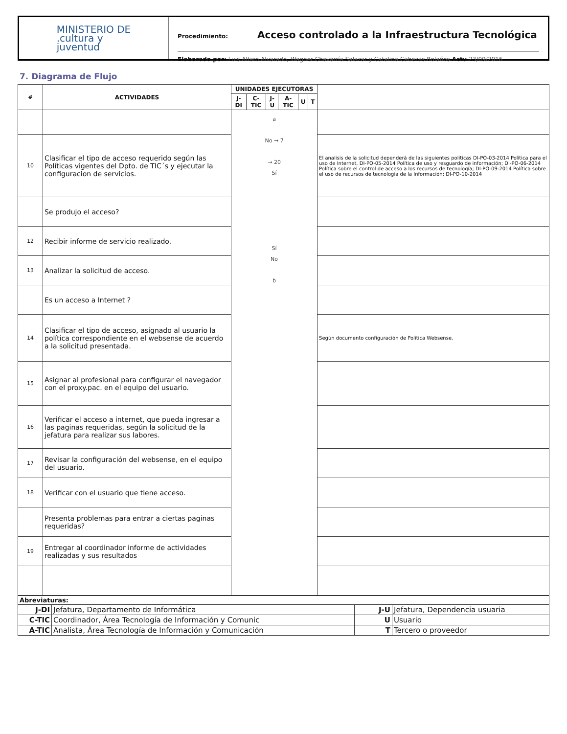MINISTERIO DE
.cultura y
juventud
Procedimiento: Acceso controlado a la Infraestructura Tecnológica
Elaborado por: Luis Alfaro Alvarado, Wagner Chavarría Salazar y Catalina Cabezas Bolaños Actu 23/09/2016
7. Diagrama de Flujo
| # | ACTIVIDADES | UNIDADES EJECUTORAS | | | | | | |
| --- | --- | --- | --- | --- | --- | --- | --- | --- |
| | | J-DI | C-TIC | J-U | A-TIC | U | T | |
| | | a No → 7 → 20 Sí Sí No b | | | | | | |
| 10 | Clasificar el tipo de acceso requerido según las Políticas vigentes del Dpto. de TIC´s y ejecutar la configuracion de servicios. | | | | | | | El analisis de la solicitud dependerá de las siguientes politicas DI-PO-03-2014 Política para el uso de Internet, DI-PO-05-2014 Política de uso y resguardo de información; DI-PO-06-2014 Política sobre el control de acceso a los recursos de tecnología; DI-PO-09-2014 Política sobre el uso de recursos de tecnología de la Información; DI-PO-10-2014 |
| | Se produjo el acceso? | | | | | | | |
| 12 | Recibir informe de servicio realizado. | | | | | | | |
| 13 | Analizar la solicitud de acceso. | | | | | | | |
| | Es un acceso a Internet ? | | | | | | | |
| 14 | Clasificar el tipo de acceso, asignado al usuario la política correspondiente en el websense de acuerdo a la solicitud presentada. | | | | | | | Según documento configuración de Politica Websense. |
| 15 | Asignar al profesional para configurar el navegador con el proxy.pac. en el equipo del usuario. | | | | | | | |
| 16 | Verificar el acceso a internet, que pueda ingresar a las paginas requeridas, según la solicitud de la jefatura para realizar sus labores. | | | | | | | |
| 17 | Revisar la configuración del websense, en el equipo del usuario. | | | | | | | |
| 18 | Verificar con el usuario que tiene acceso. | | | | | | | |
| | Presenta problemas para entrar a ciertas paginas requeridas? | | | | | | | |
| 19 | Entregar al coordinador informe de actividades realizadas y sus resultados | | | | | | | |
| Abreviaturas: | | | |
| J-DI | Jefatura, Departamento de Informática | J-U | Jefatura, Dependencia usuaria |
| C-TIC | Coordinador, Área Tecnología de Información y Comunic | U | Usuario |
| A-TIC | Analista, Área Tecnología de Información y Comunicación | T | Tercero o proveedor |